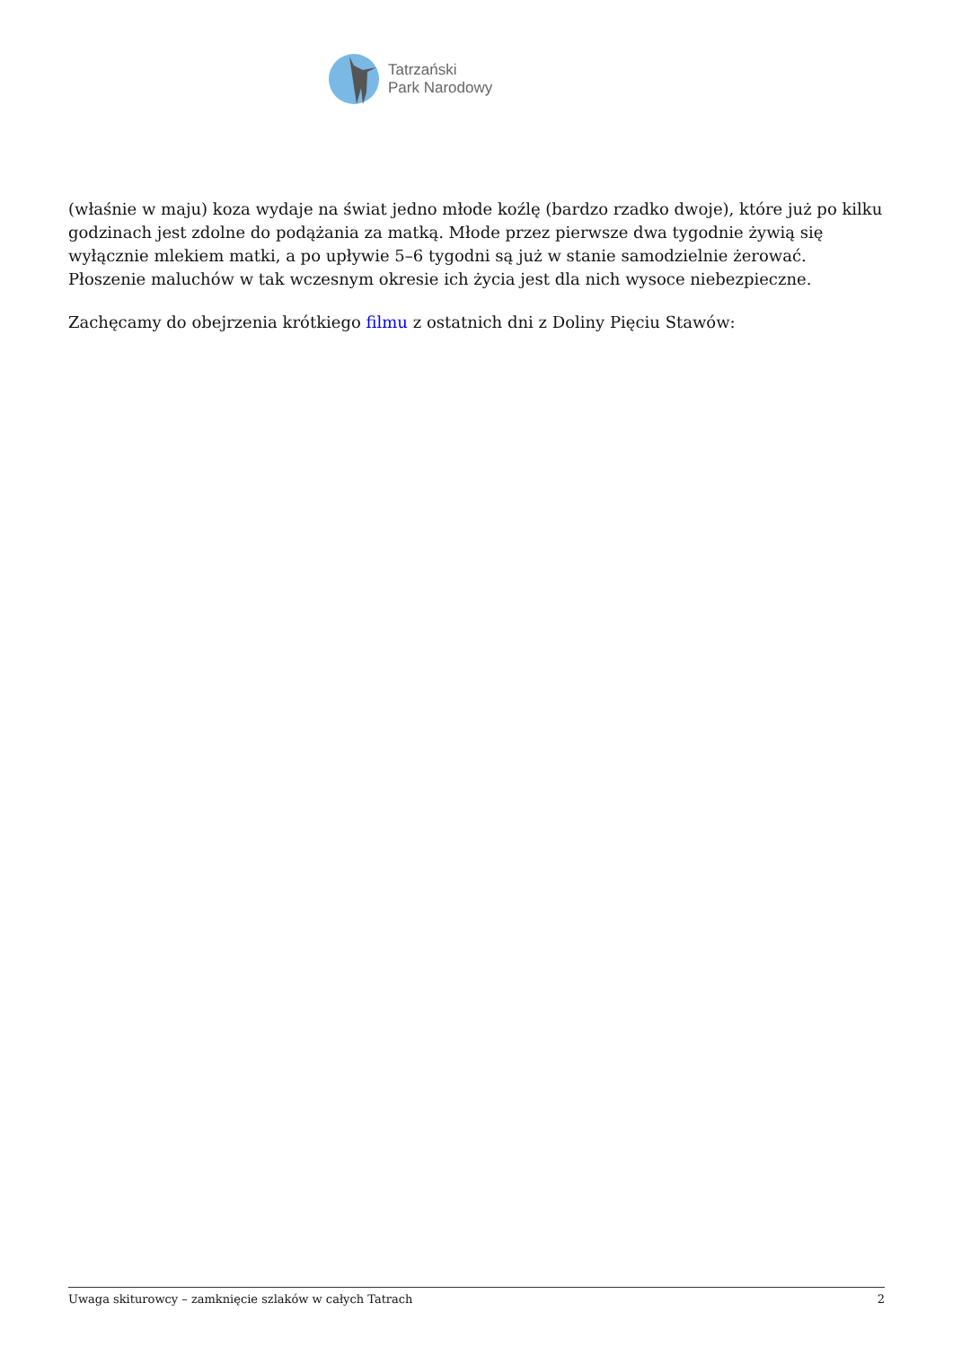Tatrzański
Park Narodowy
(właśnie w maju) koza wydaje na świat jedno młode koźlę (bardzo rzadko dwoje), które już po kilku godzinach jest zdolne do podążania za matką. Młode przez pierwsze dwa tygodnie żywią się wyłącznie mlekiem matki, a po upływie 5–6 tygodni są już w stanie samodzielnie żerować. Płoszenie maluchów w tak wczesnym okresie ich życia jest dla nich wysoce niebezpieczne.
Zachęcamy do obejrzenia krótkiego filmu z ostatnich dni z Doliny Pięciu Stawów:
Uwaga skiturowcy – zamknięcie szlaków w całych Tatrach 2